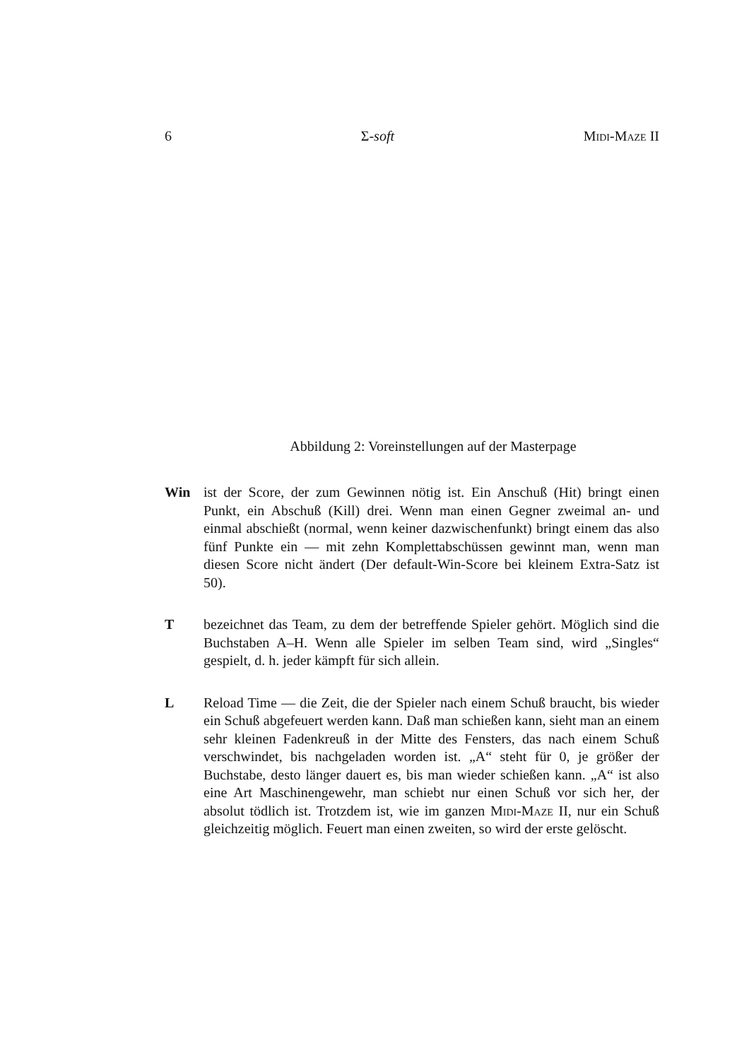6 Σ-soft Midi-Maze II
Abbildung 2: Voreinstellungen auf der Masterpage
Win ist der Score, der zum Gewinnen nötig ist. Ein Anschuß (Hit) bringt einen Punkt, ein Abschuß (Kill) drei. Wenn man einen Gegner zweimal an- und einmal abschießt (normal, wenn keiner dazwischenfunkt) bringt einem das also fünf Punkte ein — mit zehn Komplettabschüssen gewinnt man, wenn man diesen Score nicht ändert (Der default-Win-Score bei kleinem Extra-Satz ist 50).
T bezeichnet das Team, zu dem der betreffende Spieler gehört. Möglich sind die Buchstaben A–H. Wenn alle Spieler im selben Team sind, wird „Singles“ gespielt, d. h. jeder kämpft für sich allein.
L Reload Time — die Zeit, die der Spieler nach einem Schuß braucht, bis wieder ein Schuß abgefeuert werden kann. Daß man schießen kann, sieht man an einem sehr kleinen Fadenkreuß in der Mitte des Fensters, das nach einem Schuß verschwindet, bis nachgeladen worden ist. „A“ steht für 0, je größer der Buchstabe, desto länger dauert es, bis man wieder schießen kann. „A“ ist also eine Art Maschinengewehr, man schiebt nur einen Schuß vor sich her, der absolut tödlich ist. Trotzdem ist, wie im ganzen Midi-Maze II, nur ein Schuß gleichzeitig möglich. Feuert man einen zweiten, so wird der erste gelöscht.